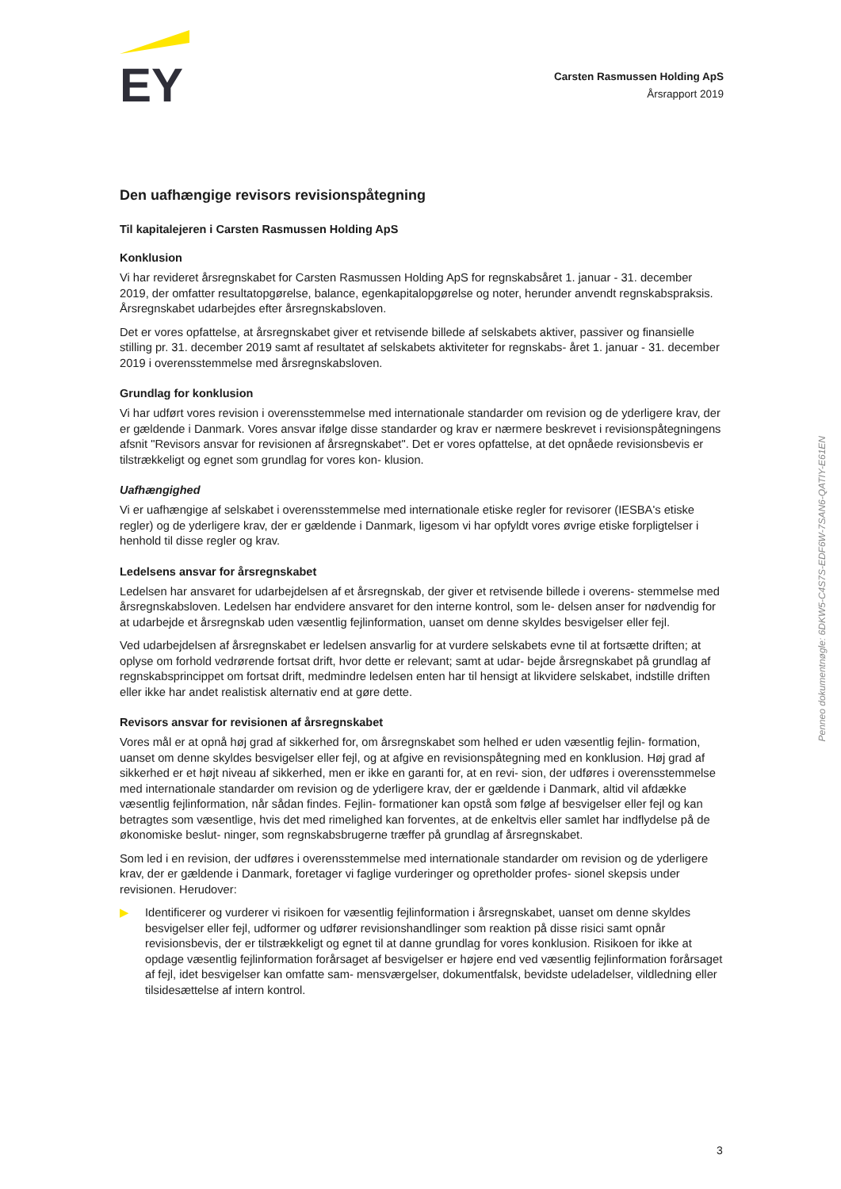EY
Carsten Rasmussen Holding ApS
Årsrapport 2019
Den uafhængige revisors revisionspåtegning
Til kapitalejeren i Carsten Rasmussen Holding ApS
Konklusion
Vi har revideret årsregnskabet for Carsten Rasmussen Holding ApS for regnskabsåret 1. januar - 31. december 2019, der omfatter resultatopgørelse, balance, egenkapitalopgørelse og noter, herunder anvendt regnskabspraksis. Årsregnskabet udarbejdes efter årsregnskabsloven.
Det er vores opfattelse, at årsregnskabet giver et retvisende billede af selskabets aktiver, passiver og finansielle stilling pr. 31. december 2019 samt af resultatet af selskabets aktiviteter for regnskabs- året 1. januar - 31. december 2019 i overensstemmelse med årsregnskabsloven.
Grundlag for konklusion
Vi har udført vores revision i overensstemmelse med internationale standarder om revision og de yderligere krav, der er gældende i Danmark. Vores ansvar ifølge disse standarder og krav er nærmere beskrevet i revisionspåtegningens afsnit "Revisors ansvar for revisionen af årsregnskabet". Det er vores opfattelse, at det opnåede revisionsbevis er tilstrækkeligt og egnet som grundlag for vores kon- klusion.
Uafhængighed
Vi er uafhængige af selskabet i overensstemmelse med internationale etiske regler for revisorer (IESBA's etiske regler) og de yderligere krav, der er gældende i Danmark, ligesom vi har opfyldt vores øvrige etiske forpligtelser i henhold til disse regler og krav.
Ledelsens ansvar for årsregnskabet
Ledelsen har ansvaret for udarbejdelsen af et årsregnskab, der giver et retvisende billede i overens- stemmelse med årsregnskabsloven. Ledelsen har endvidere ansvaret for den interne kontrol, som le- delsen anser for nødvendig for at udarbejde et årsregnskab uden væsentlig fejlinformation, uanset om denne skyldes besvigelser eller fejl.
Ved udarbejdelsen af årsregnskabet er ledelsen ansvarlig for at vurdere selskabets evne til at fortsætte driften; at oplyse om forhold vedrørende fortsat drift, hvor dette er relevant; samt at udar- bejde årsregnskabet på grundlag af regnskabsprincippet om fortsat drift, medmindre ledelsen enten har til hensigt at likvidere selskabet, indstille driften eller ikke har andet realistisk alternativ end at gøre dette.
Revisors ansvar for revisionen af årsregnskabet
Vores mål er at opnå høj grad af sikkerhed for, om årsregnskabet som helhed er uden væsentlig fejlin- formation, uanset om denne skyldes besvigelser eller fejl, og at afgive en revisionspåtegning med en konklusion. Høj grad af sikkerhed er et højt niveau af sikkerhed, men er ikke en garanti for, at en revi- sion, der udføres i overensstemmelse med internationale standarder om revision og de yderligere krav, der er gældende i Danmark, altid vil afdække væsentlig fejlinformation, når sådan findes. Fejlin- formationer kan opstå som følge af besvigelser eller fejl og kan betragtes som væsentlige, hvis det med rimelighed kan forventes, at de enkeltvis eller samlet har indflydelse på de økonomiske beslut- ninger, som regnskabsbrugerne træffer på grundlag af årsregnskabet.
Som led i en revision, der udføres i overensstemmelse med internationale standarder om revision og de yderligere krav, der er gældende i Danmark, foretager vi faglige vurderinger og opretholder profes- sionel skepsis under revisionen. Herudover:
▶ Identificerer og vurderer vi risikoen for væsentlig fejlinformation i årsregnskabet, uanset om denne skyldes besvigelser eller fejl, udformer og udfører revisionshandlinger som reaktion på disse risici samt opnår revisionsbevis, der er tilstrækkeligt og egnet til at danne grundlag for vores konklusion. Risikoen for ikke at opdage væsentlig fejlinformation forårsaget af besvigelser er højere end ved væsentlig fejlinformation forårsaget af fejl, idet besvigelser kan omfatte sam- mensværgelser, dokumentfalsk, bevidste udeladelser, vildledning eller tilsidesættelse af intern kontrol.
Penneo dokumentnøgle: 6DKW5-C4S7S-EDF6W-7SAN6-QATIY-E61EN
3